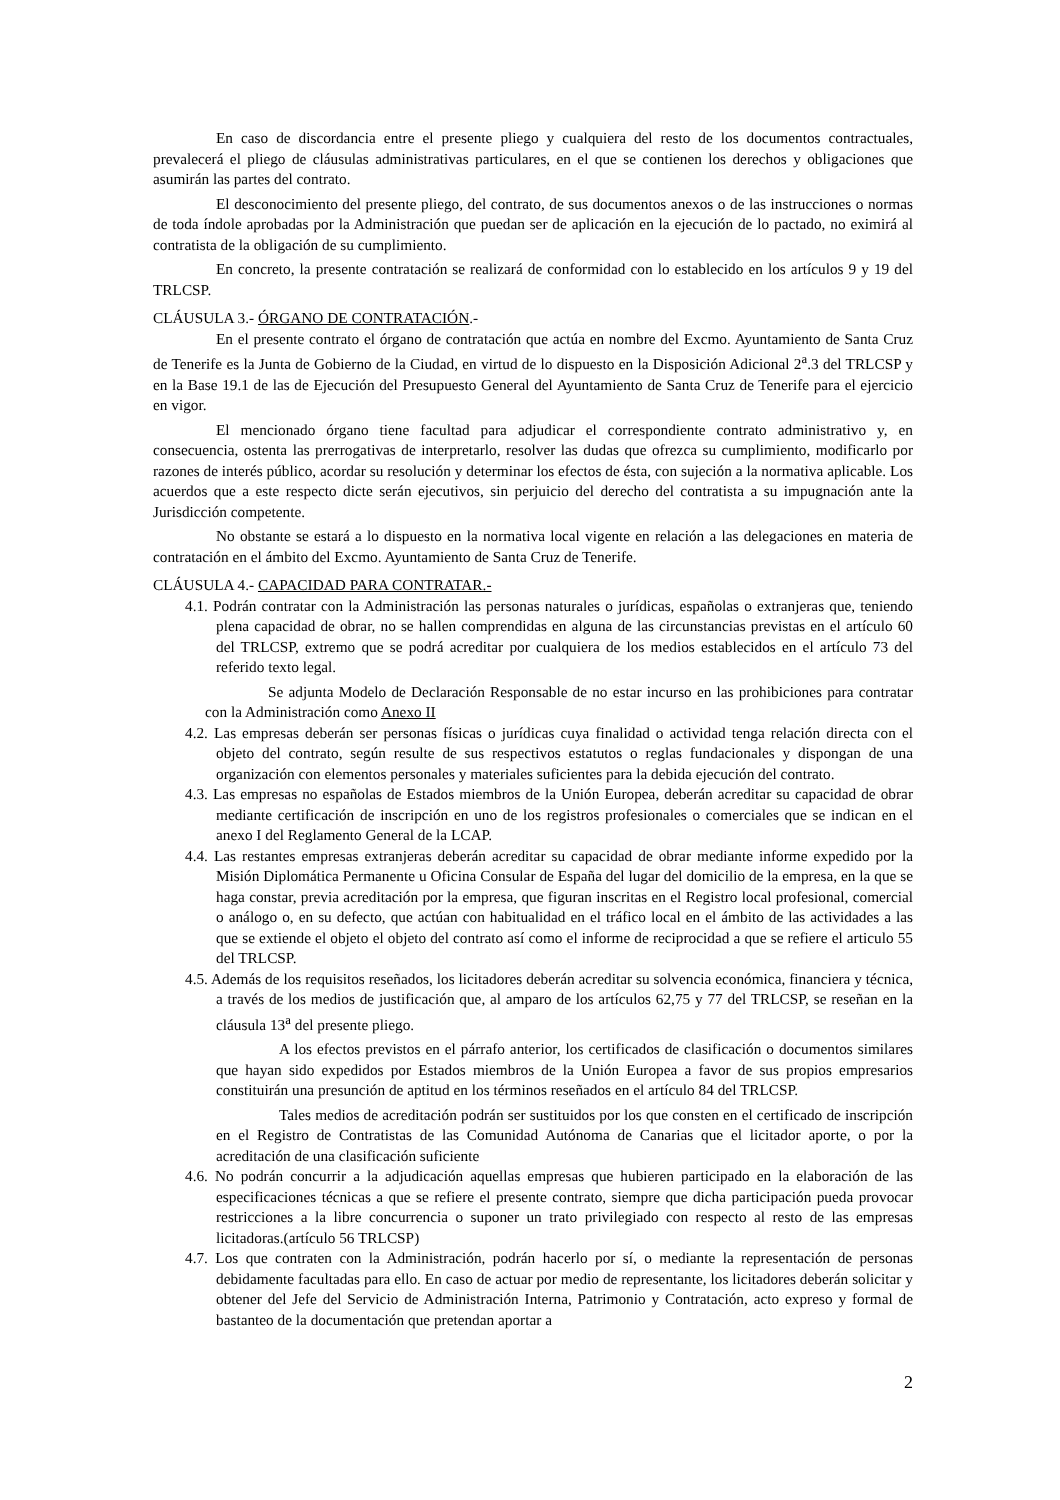En caso de discordancia entre el presente pliego y cualquiera del resto de los documentos contractuales, prevalecerá el pliego de cláusulas administrativas particulares, en el que se contienen los derechos y obligaciones que asumirán las partes del contrato.
El desconocimiento del presente pliego, del contrato, de sus documentos anexos o de las instrucciones o normas de toda índole aprobadas por la Administración que puedan ser de aplicación en la ejecución de lo pactado, no eximirá al contratista de la obligación de su cumplimiento.
En concreto, la presente contratación se realizará de conformidad con lo establecido en los artículos 9 y 19 del TRLCSP.
CLÁUSULA 3.- ÓRGANO DE CONTRATACIÓN.-
En el presente contrato el órgano de contratación que actúa en nombre del Excmo. Ayuntamiento de Santa Cruz de Tenerife es la Junta de Gobierno de la Ciudad, en virtud de lo dispuesto en la Disposición Adicional 2<sup>a</sup>.3 del TRLCSP y en la Base 19.1 de las de Ejecución del Presupuesto General del Ayuntamiento de Santa Cruz de Tenerife para el ejercicio en vigor.
El mencionado órgano tiene facultad para adjudicar el correspondiente contrato administrativo y, en consecuencia, ostenta las prerrogativas de interpretarlo, resolver las dudas que ofrezca su cumplimiento, modificarlo por razones de interés público, acordar su resolución y determinar los efectos de ésta, con sujeción a la normativa aplicable. Los acuerdos que a este respecto dicte serán ejecutivos, sin perjuicio del derecho del contratista a su impugnación ante la Jurisdicción competente.
No obstante se estará a lo dispuesto en la normativa local vigente en relación a las delegaciones en materia de contratación en el ámbito del Excmo. Ayuntamiento de Santa Cruz de Tenerife.
CLÁUSULA 4.- CAPACIDAD PARA CONTRATAR.-
4.1. Podrán contratar con la Administración las personas naturales o jurídicas, españolas o extranjeras que, teniendo plena capacidad de obrar, no se hallen comprendidas en alguna de las circunstancias previstas en el artículo 60 del TRLCSP, extremo que se podrá acreditar por cualquiera de los medios establecidos en el artículo 73 del referido texto legal.
Se adjunta Modelo de Declaración Responsable de no estar incurso en las prohibiciones para contratar con la Administración como Anexo II
4.2. Las empresas deberán ser personas físicas o jurídicas cuya finalidad o actividad tenga relación directa con el objeto del contrato, según resulte de sus respectivos estatutos o reglas fundacionales y dispongan de una organización con elementos personales y materiales suficientes para la debida ejecución del contrato.
4.3. Las empresas no españolas de Estados miembros de la Unión Europea, deberán acreditar su capacidad de obrar mediante certificación de inscripción en uno de los registros profesionales o comerciales que se indican en el anexo I del Reglamento General de la LCAP.
4.4. Las restantes empresas extranjeras deberán acreditar su capacidad de obrar mediante informe expedido por la Misión Diplomática Permanente u Oficina Consular de España del lugar del domicilio de la empresa, en la que se haga constar, previa acreditación por la empresa, que figuran inscritas en el Registro local profesional, comercial o análogo o, en su defecto, que actúan con habitualidad en el tráfico local en el ámbito de las actividades a las que se extiende el objeto el objeto del contrato así como el informe de reciprocidad a que se refiere el articulo 55 del TRLCSP.
4.5. Además de los requisitos reseñados, los licitadores deberán acreditar su solvencia económica, financiera y técnica, a través de los medios de justificación que, al amparo de los artículos 62,75 y 77 del TRLCSP, se reseñan en la cláusula 13<sup>a</sup> del presente pliego.
A los efectos previstos en el párrafo anterior, los certificados de clasificación o documentos similares que hayan sido expedidos por Estados miembros de la Unión Europea a favor de sus propios empresarios constituirán una presunción de aptitud en los términos reseñados en el artículo 84 del TRLCSP.
Tales medios de acreditación podrán ser sustituidos por los que consten en el certificado de inscripción en el Registro de Contratistas de las Comunidad Autónoma de Canarias que el licitador aporte, o por la acreditación de una clasificación suficiente
4.6. No podrán concurrir a la adjudicación aquellas empresas que hubieren participado en la elaboración de las especificaciones técnicas a que se refiere el presente contrato, siempre que dicha participación pueda provocar restricciones a la libre concurrencia o suponer un trato privilegiado con respecto al resto de las empresas licitadoras.(artículo 56 TRLCSP)
4.7. Los que contraten con la Administración, podrán hacerlo por sí, o mediante la representación de personas debidamente facultadas para ello. En caso de actuar por medio de representante, los licitadores deberán solicitar y obtener del Jefe del Servicio de Administración Interna, Patrimonio y Contratación, acto expreso y formal de bastanteo de la documentación que pretendan aportar a
2